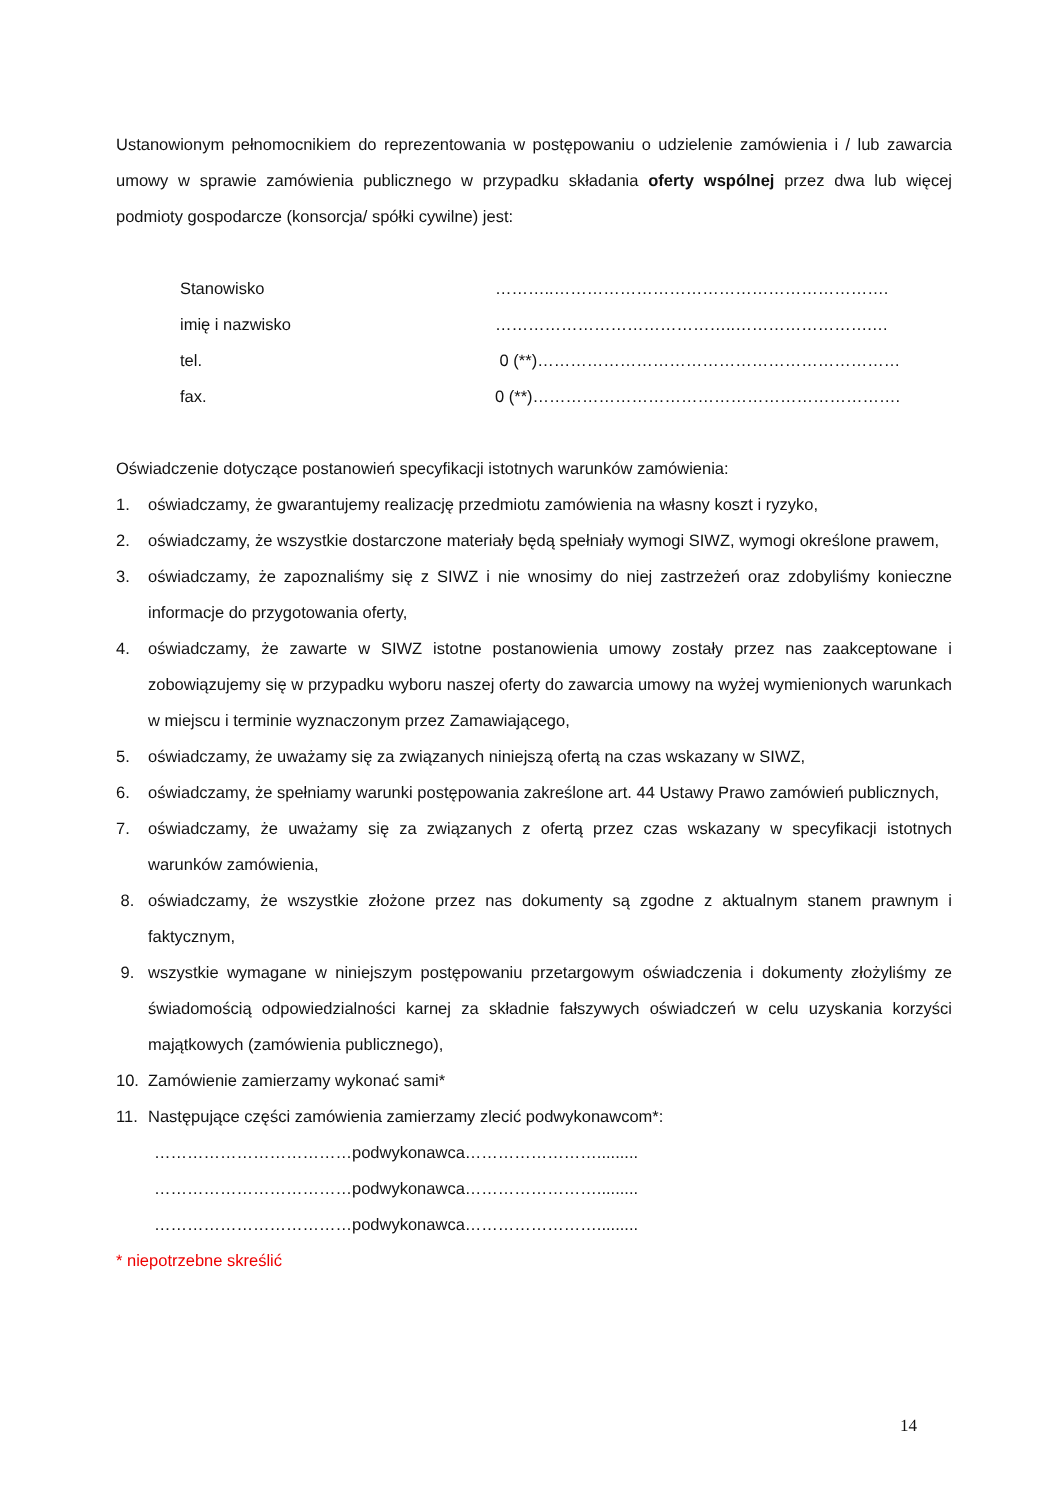Ustanowionym pełnomocnikiem do reprezentowania w postępowaniu o udzielenie zamówienia i / lub zawarcia umowy w sprawie zamówienia publicznego w przypadku składania oferty wspólnej przez dwa lub więcej podmioty gospodarcze (konsorcja/ spółki cywilne) jest:
Stanowisko ………..…………………………………………………….
imię i nazwisko ……………………………………..…………………….…
tel. 0 (**)…………………………………………………………
fax. 0 (**)………………………………………………………….
Oświadczenie dotyczące postanowień specyfikacji istotnych warunków zamówienia:
1. oświadczamy, że gwarantujemy realizację przedmiotu zamówienia na własny koszt i ryzyko,
2. oświadczamy, że wszystkie dostarczone materiały będą spełniały wymogi SIWZ, wymogi określone prawem,
3. oświadczamy, że zapoznaliśmy się z SIWZ i nie wnosimy do niej zastrzeżeń oraz zdobyliśmy konieczne informacje do przygotowania oferty,
4. oświadczamy, że zawarte w SIWZ istotne postanowienia umowy zostały przez nas zaakceptowane i zobowiązujemy się w przypadku wyboru naszej oferty do zawarcia umowy na wyżej wymienionych warunkach w miejscu i terminie wyznaczonym przez Zamawiającego,
5. oświadczamy, że uważamy się za związanych niniejszą ofertą na czas wskazany w SIWZ,
6. oświadczamy, że spełniamy warunki postępowania zakreślone art. 44 Ustawy Prawo zamówień publicznych,
7. oświadczamy, że uważamy się za związanych z ofertą przez czas wskazany w specyfikacji istotnych warunków zamówienia,
8. oświadczamy, że wszystkie złożone przez nas dokumenty są zgodne z aktualnym stanem prawnym i faktycznym,
9. wszystkie wymagane w niniejszym postępowaniu przetargowym oświadczenia i dokumenty złożyliśmy ze świadomością odpowiedzialności karnej za składnie fałszywych oświadczeń w celu uzyskania korzyści majątkowych (zamówienia publicznego),
10. Zamówienie zamierzamy wykonać sami*
11. Następujące części zamówienia zamierzamy zlecić podwykonawcom*:
………………………………podwykonawca…………………….........
………………………………podwykonawca…………………….........
………………………………podwykonawca…………………….........
* niepotrzebne skreślić
14